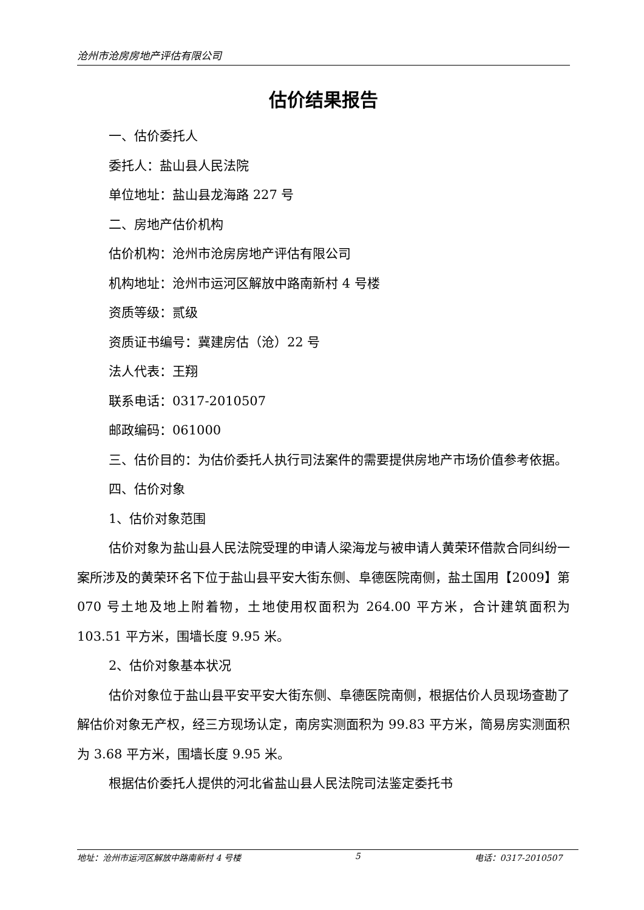沧州市沧房房地产评估有限公司
估价结果报告
一、估价委托人
委托人：盐山县人民法院
单位地址：盐山县龙海路 227 号
二、房地产估价机构
估价机构：沧州市沧房房地产评估有限公司
机构地址：沧州市运河区解放中路南新村 4 号楼
资质等级：贰级
资质证书编号：冀建房估（沧）22 号
法人代表：王翔
联系电话：0317-2010507
邮政编码：061000
三、估价目的：为估价委托人执行司法案件的需要提供房地产市场价值参考依据。
四、估价对象
1、估价对象范围
估价对象为盐山县人民法院受理的申请人梁海龙与被申请人黄荣环借款合同纠纷一案所涉及的黄荣环名下位于盐山县平安大街东侧、阜德医院南侧，盐土国用【2009】第 070 号土地及地上附着物，土地使用权面积为 264.00 平方米，合计建筑面积为 103.51 平方米，围墙长度 9.95 米。
2、估价对象基本状况
估价对象位于盐山县平安平安大街东侧、阜德医院南侧，根据估价人员现场查勘了解估价对象无产权，经三方现场认定，南房实测面积为 99.83 平方米，简易房实测面积为 3.68 平方米，围墙长度 9.95 米。
根据估价委托人提供的河北省盐山县人民法院司法鉴定委托书
地址：沧州市运河区解放中路南新村 4 号楼 5 电话：0317-2010507